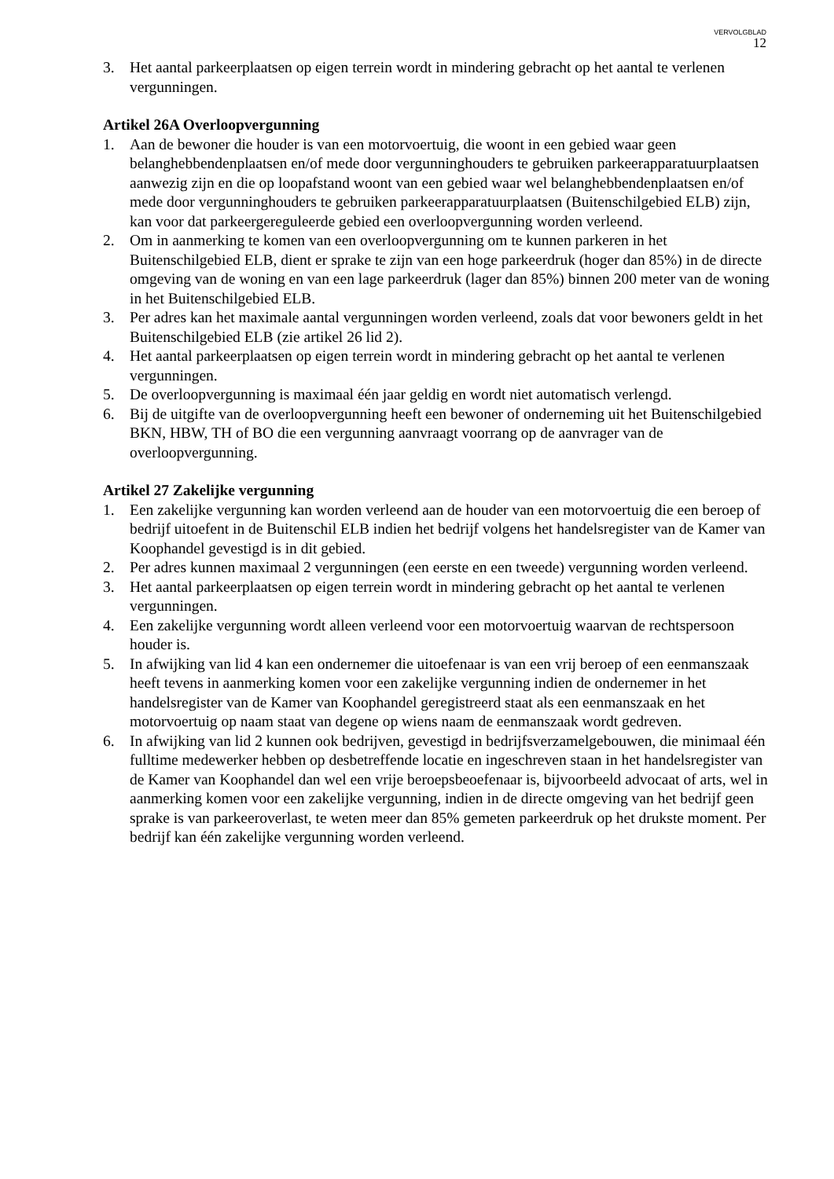VERVOLGBLAD
12
3. Het aantal parkeerplaatsen op eigen terrein wordt in mindering gebracht op het aantal te verlenen vergunningen.
Artikel 26A Overloopvergunning
1. Aan de bewoner die houder is van een motorvoertuig, die woont in een gebied waar geen belanghebbendenplaatsen en/of mede door vergunninghouders te gebruiken parkeerapparatuurplaatsen aanwezig zijn en die op loopafstand woont van een gebied waar wel belanghebbendenplaatsen en/of mede door vergunninghouders te gebruiken parkeerapparatuurplaatsen (Buitenschilgebied ELB) zijn, kan voor dat parkeergereguleerde gebied een overloopvergunning worden verleend.
2. Om in aanmerking te komen van een overloopvergunning om te kunnen parkeren in het Buitenschilgebied ELB, dient er sprake te zijn van een hoge parkeerdruk (hoger dan 85%) in de directe omgeving van de woning en van een lage parkeerdruk (lager dan 85%) binnen 200 meter van de woning in het Buitenschilgebied ELB.
3. Per adres kan het maximale aantal vergunningen worden verleend, zoals dat voor bewoners geldt in het Buitenschilgebied ELB (zie artikel 26 lid 2).
4. Het aantal parkeerplaatsen op eigen terrein wordt in mindering gebracht op het aantal te verlenen vergunningen.
5. De overloopvergunning is maximaal één jaar geldig en wordt niet automatisch verlengd.
6. Bij de uitgifte van de overloopvergunning heeft een bewoner of onderneming uit het Buitenschilgebied BKN, HBW, TH of BO die een vergunning aanvraagt voorrang op de aanvrager van de overloopvergunning.
Artikel 27 Zakelijke vergunning
1. Een zakelijke vergunning kan worden verleend aan de houder van een motorvoertuig die een beroep of bedrijf uitoefent in de Buitenschil ELB indien het bedrijf volgens het handelsregister van de Kamer van Koophandel gevestigd is in dit gebied.
2. Per adres kunnen maximaal 2 vergunningen (een eerste en een tweede) vergunning worden verleend.
3. Het aantal parkeerplaatsen op eigen terrein wordt in mindering gebracht op het aantal te verlenen vergunningen.
4. Een zakelijke vergunning wordt alleen verleend voor een motorvoertuig waarvan de rechtspersoon houder is.
5. In afwijking van lid 4 kan een ondernemer die uitoefenaar is van een vrij beroep of een eenmanszaak heeft tevens in aanmerking komen voor een zakelijke vergunning indien de ondernemer in het handelsregister van de Kamer van Koophandel geregistreerd staat als een eenmanszaak en het motorvoertuig op naam staat van degene op wiens naam de eenmanszaak wordt gedreven.
6. In afwijking van lid 2 kunnen ook bedrijven, gevestigd in bedrijfsverzamelgebouwen, die minimaal één fulltime medewerker hebben op desbetreffende locatie en ingeschreven staan in het handelsregister van de Kamer van Koophandel dan wel een vrije beroepsbeoefenaar is, bijvoorbeeld advocaat of arts, wel in aanmerking komen voor een zakelijke vergunning, indien in de directe omgeving van het bedrijf geen sprake is van parkeeroverlast, te weten meer dan 85% gemeten parkeerdruk op het drukste moment. Per bedrijf kan één zakelijke vergunning worden verleend.